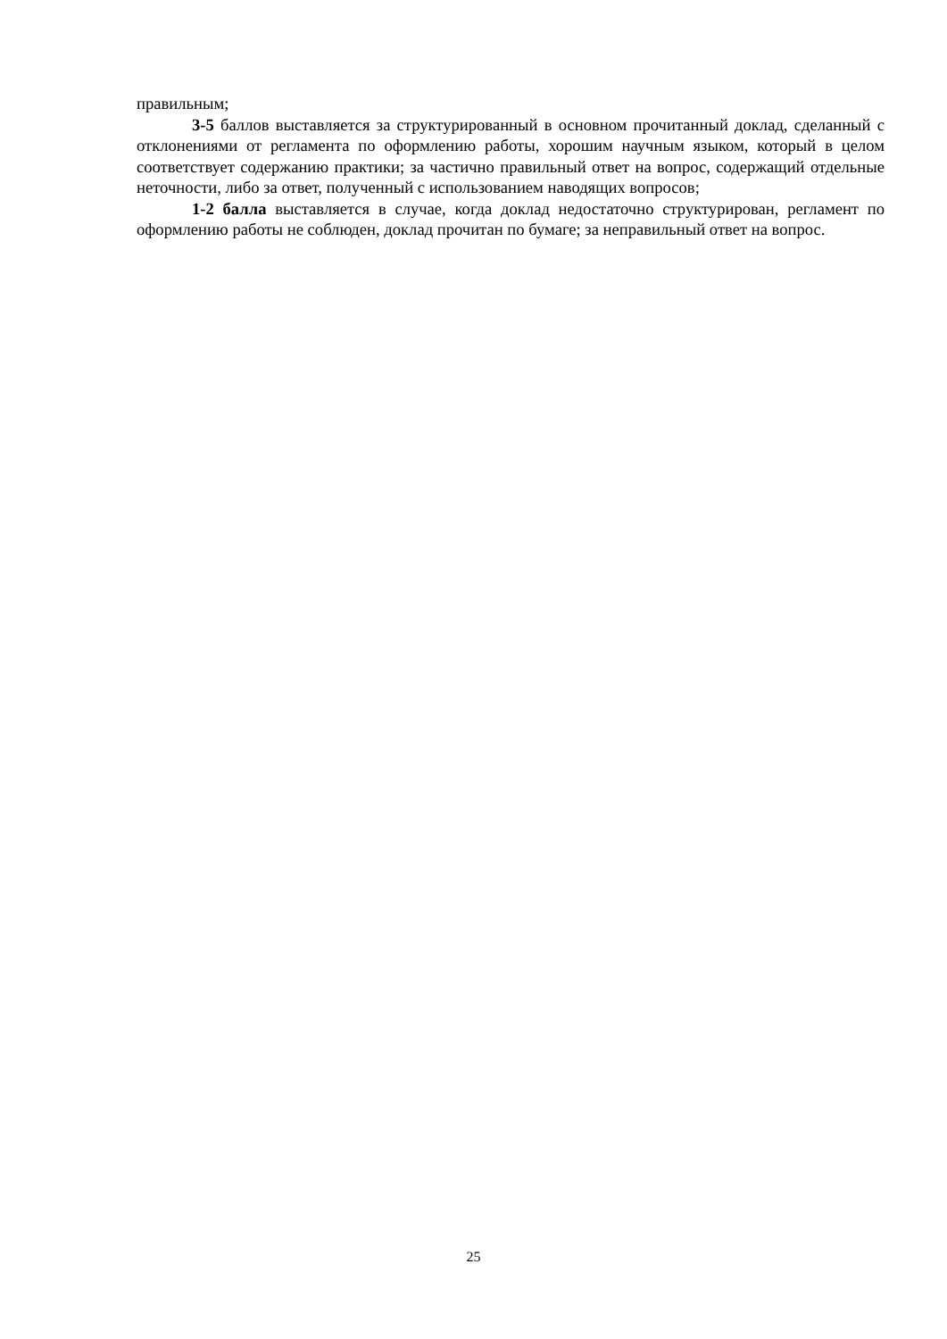правильным;
3-5 баллов выставляется за структурированный в основном прочитанный доклад, сделанный с отклонениями от регламента по оформлению работы, хорошим научным языком, который в целом соответствует содержанию практики; за частично правильный ответ на вопрос, содержащий отдельные неточности, либо за ответ, полученный с использованием наводящих вопросов;
1-2 балла выставляется в случае, когда доклад недостаточно структурирован, регламент по оформлению работы не соблюден, доклад прочитан по бумаге; за неправильный ответ на вопрос.
25